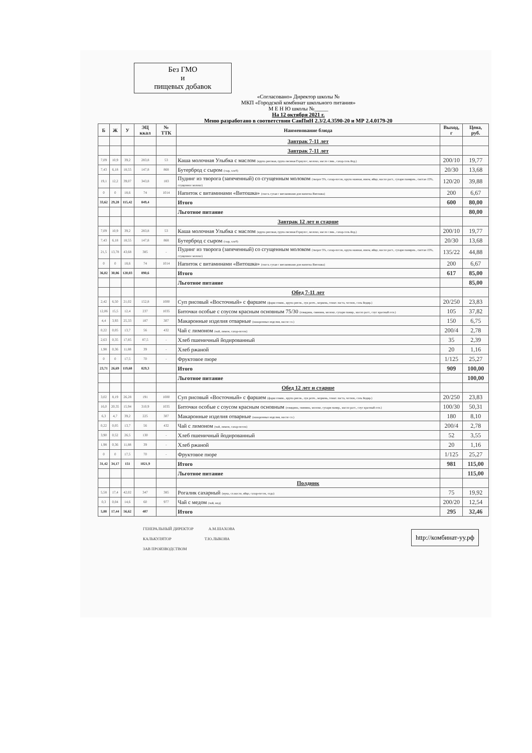Без ГМО
и
пищевых добавок
«Согласовано» Директор школы №
МКП «Городской комбинат школьного питания»
М Е Н Ю школы №_____
На 12 октября 2021 г.
Меню разработано в соответствии СанПиН 2.3/2.4.3590-20 и МР 2.4.0179-20
| Б | Ж | У | ЭЦ ккал | № ТТК | Наименование блюда | Выход, г | Цена, руб. |
| --- | --- | --- | --- | --- | --- | --- | --- |
| | | | | | Завтрак 7-11 лет | | |
| | | | | | Завтрак 7-11 лет | | |
| 7,09 | 10,9 | 39,2 | 283,8 | 53 | Каша молочная Улыбка с маслом (крупа рисовая, група овсяная Геркулес, молоко, масло слив., сахар.соль йод.) | 200/10 | 19,77 |
| 7,43 | 6,18 | 18,55 | 147,8 | 868 | Бутерброд с сыром (сыр, хлеб) | 20/30 | 13,68 |
| 19,1 | 12,2 | 39,07 | 343,8 | 183 | Пудинг из творога (запеченный) со сгущенным молоком (творог 5%, сахар-песок, крупа манная, изюм, яйцо, масло раст., сухари паниров., сметан 15%, сгущенное молоко) | 120/20 | 39,88 |
| 0 | 0 | 18,6 | 74 | 1014 | Напиток с витаминами «Витошка» (смесь сухая с витаминами для напитка Витошка) | 200 | 6,67 |
| 33,62 | 29,28 | 115,42 | 849,4 | | Итого | 600 | 80,00 |
| | | | | | Льготное питание | | 80,00 |
| | | | | | Завтрак 12 лет и старше | | |
| 7,09 | 10,9 | 39,2 | 283,8 | 53 | Каша молочная Улыбка с маслом (крупа рисовая, група овсяная Геркулес, молоко, масло слив., сахар.соль йод.) | 200/10 | 19,77 |
| 7,43 | 6,18 | 18,55 | 147,8 | 868 | Бутерброд с сыром (сыр, хлеб) | 20/30 | 13,68 |
| 21,5 | 13,78 | 43,68 | 385 | - | Пудинг из творога (запеченный) со сгущенным молоком (творог 5%, сахар-песок, крупа манная, изюм, яйцо, масло раст., сухари паниров., сметан 15%, сгущенное молоко) | 135/22 | 44,88 |
| 0 | 0 | 18,6 | 74 | 1014 | Напиток с витаминами «Витошка» (смесь сухая с витаминами для напитка Витошка) | 200 | 6,67 |
| 36,02 | 30,86 | 120,03 | 890,6 | | Итого | 617 | 85,00 |
| | | | | | Льготное питание | | 85,00 |
| | | | | | Обед 7-11 лет | | |
| 2,42 | 6,50 | 21,02 | 152,8 | 1000 | Суп рисовый «Восточный» с фаршем (фарш говяж., крупа рисов., лук репч., морковь, томат. паста, чеснок, соль йодир.) | 20/250 | 23,83 |
| 12,06 | 15,5 | 12,4 | 237 | 1035 | Биточки особые с соусом красным основным 75/30 (говядина, свинина, молоко, сухари панир., масло раст., соус красный осн.) | 105 | 37,82 |
| 4,4 | 3,93 | 25,33 | 187 | 307 | Макаронные изделия отварные (макаронные изделия, масло сл.) | 150 | 6,75 |
| 0,22 | 0,05 | 13,7 | 56 | 432 | Чай с лимоном (чай, лимон, сахар-песок) | 200/4 | 2,78 |
| 2,63 | 0,35 | 17,85 | 87,5 | - | Хлеб пшеничный йодированный | 35 | 2,39 |
| 1,98 | 0,36 | 11,88 | 39 | - | Хлеб ржаной | 20 | 1,16 |
| 0 | 0 | 17,5 | 70 | - | Фруктовое пюре | 1/125 | 25,27 |
| 23,71 | 26,69 | 119,68 | 829,3 | | Итого | 909 | 100,00 |
| | | | | | Льготное питание | | 100,00 |
| | | | | | Обед 12 лет и старше | | |
| 3,02 | 8,19 | 26,28 | 191 | 1000 | Суп рисовый «Восточный» с фаршем (фарш говяж., крупа рисов., лук репч., морковь, томат. паста, чеснок, соль йодир.) | 20/250 | 23,83 |
| 16,0 | 20,35 | 15,94 | 310,9 | 1035 | Биточки особые с соусом красным основным (говядина, свинина, молоко, сухари панир., масло раст., соус красный осн.) | 100/30 | 50,31 |
| 6,3 | 4,7 | 39,2 | 225 | 307 | Макаронные изделия отварные (макаронные изделия, масло сл.) | 180 | 8,10 |
| 0,22 | 0,05 | 13,7 | 56 | 432 | Чай с лимоном (чай, лимон, сахар-песок) | 200/4 | 2,78 |
| 3,90 | 0,52 | 26,5 | 130 | - | Хлеб пшеничный йодированный | 52 | 3,55 |
| 1,98 | 0,36 | 11,88 | 39 | - | Хлеб ржаной | 20 | 1,16 |
| 0 | 0 | 17,5 | 70 | - | Фруктовое пюре | 1/125 | 25,27 |
| 31,42 | 34,17 | 151 | 1021,9 | | Итого | 981 | 115,00 |
| | | | | | Льготное питание | | 115,00 |
| | | | | | Полдник | | |
| 5,58 | 17,4 | 42,02 | 347 | 385 | Рогалик сахарный (мука, сл.масло, яйцо, сахар-песок, сода) | 75 | 19,92 |
| 0,3 | 0,04 | 14,6 | 60 | 977 | Чай с медом (чай, мед) | 200/20 | 12,54 |
| 5,88 | 17,44 | 56,62 | 407 | | Итого | 295 | 32,46 |
ГЕНЕРАЛЬНЫЙ ДИРЕКТОР А.М.ШАХОВА
КАЛЬКУЛЯТОР Т.Ю.ЛЫКОВА
ЗАВ ПРОИЗВОДСТВОМ
http://комбинат-уу.рф